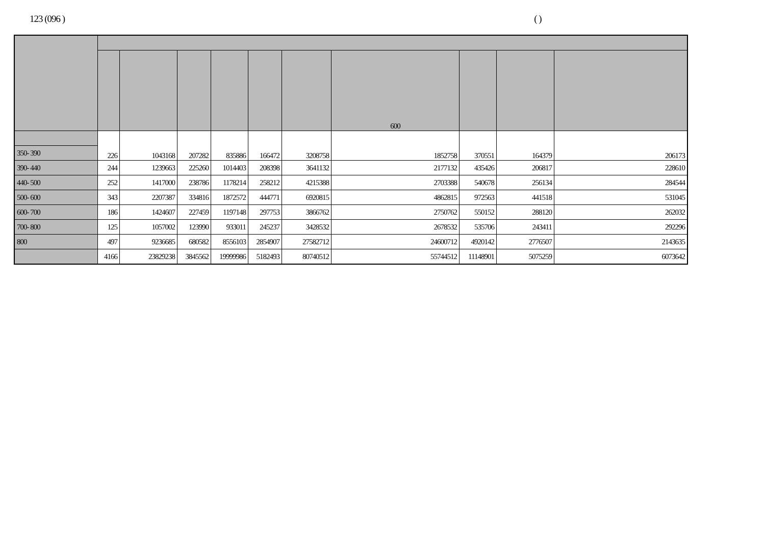123 (096 ) ( )
| | | | | | | | 600 | | | |
| --- | --- | --- | --- | --- | --- | --- | --- | --- | --- | --- |
| | 226 | 1043168 | 207282 | 835886 | 166472 | 3208758 | 1852758 | 370551 | 164379 | 206173 |
| 350- 390 | | | | | | | | | | |
| 390- 440 | 244 | 1239663 | 225260 | 1014403 | 208398 | 3641132 | 2177132 | 435426 | 206817 | 228610 |
| 440- 500 | 252 | 1417000 | 238786 | 1178214 | 258212 | 4215388 | 2703388 | 540678 | 256134 | 284544 |
| 500- 600 | 343 | 2207387 | 334816 | 1872572 | 444771 | 6920815 | 4862815 | 972563 | 441518 | 531045 |
| 600- 700 | 186 | 1424607 | 227459 | 1197148 | 297753 | 3866762 | 2750762 | 550152 | 288120 | 262032 |
| 700- 800 | 125 | 1057002 | 123990 | 933011 | 245237 | 3428532 | 2678532 | 535706 | 243411 | 292296 |
| 800 | 497 | 9236685 | 680582 | 8556103 | 2854907 | 27582712 | 24600712 | 4920142 | 2776507 | 2143635 |
| | 4166 | 23829238 | 3845562 | 19999986 | 5182493 | 80740512 | 55744512 | 11148901 | 5075259 | 6073642 |